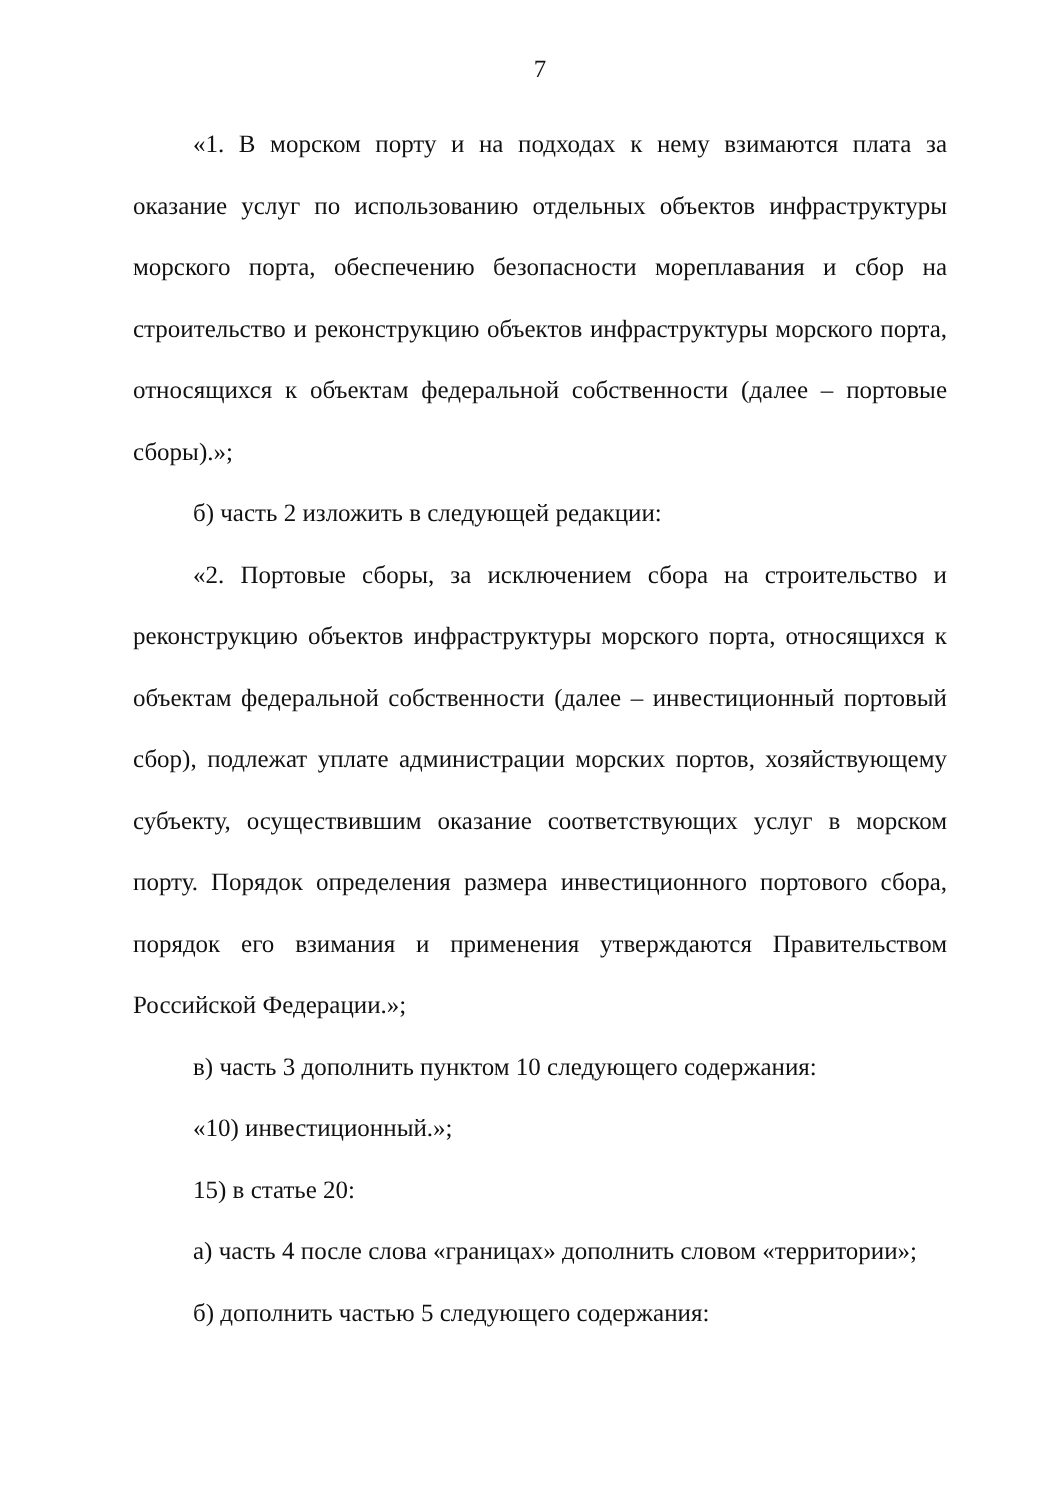7
«1. В морском порту и на подходах к нему взимаются плата за оказание услуг по использованию отдельных объектов инфраструктуры морского порта, обеспечению безопасности мореплавания и сбор на строительство и реконструкцию объектов инфраструктуры морского порта, относящихся к объектам федеральной собственности (далее – портовые сборы).»;
б) часть 2 изложить в следующей редакции:
«2. Портовые сборы, за исключением сбора на строительство и реконструкцию объектов инфраструктуры морского порта, относящихся к объектам федеральной собственности (далее – инвестиционный портовый сбор), подлежат уплате администрации морских портов, хозяйствующему субъекту, осуществившим оказание соответствующих услуг в морском порту. Порядок определения размера инвестиционного портового сбора, порядок его взимания и применения утверждаются Правительством Российской Федерации.»;
в) часть 3 дополнить пунктом 10 следующего содержания:
«10) инвестиционный.»;
15) в статье 20:
а) часть 4 после слова «границах» дополнить словом «территории»;
б) дополнить частью 5 следующего содержания: